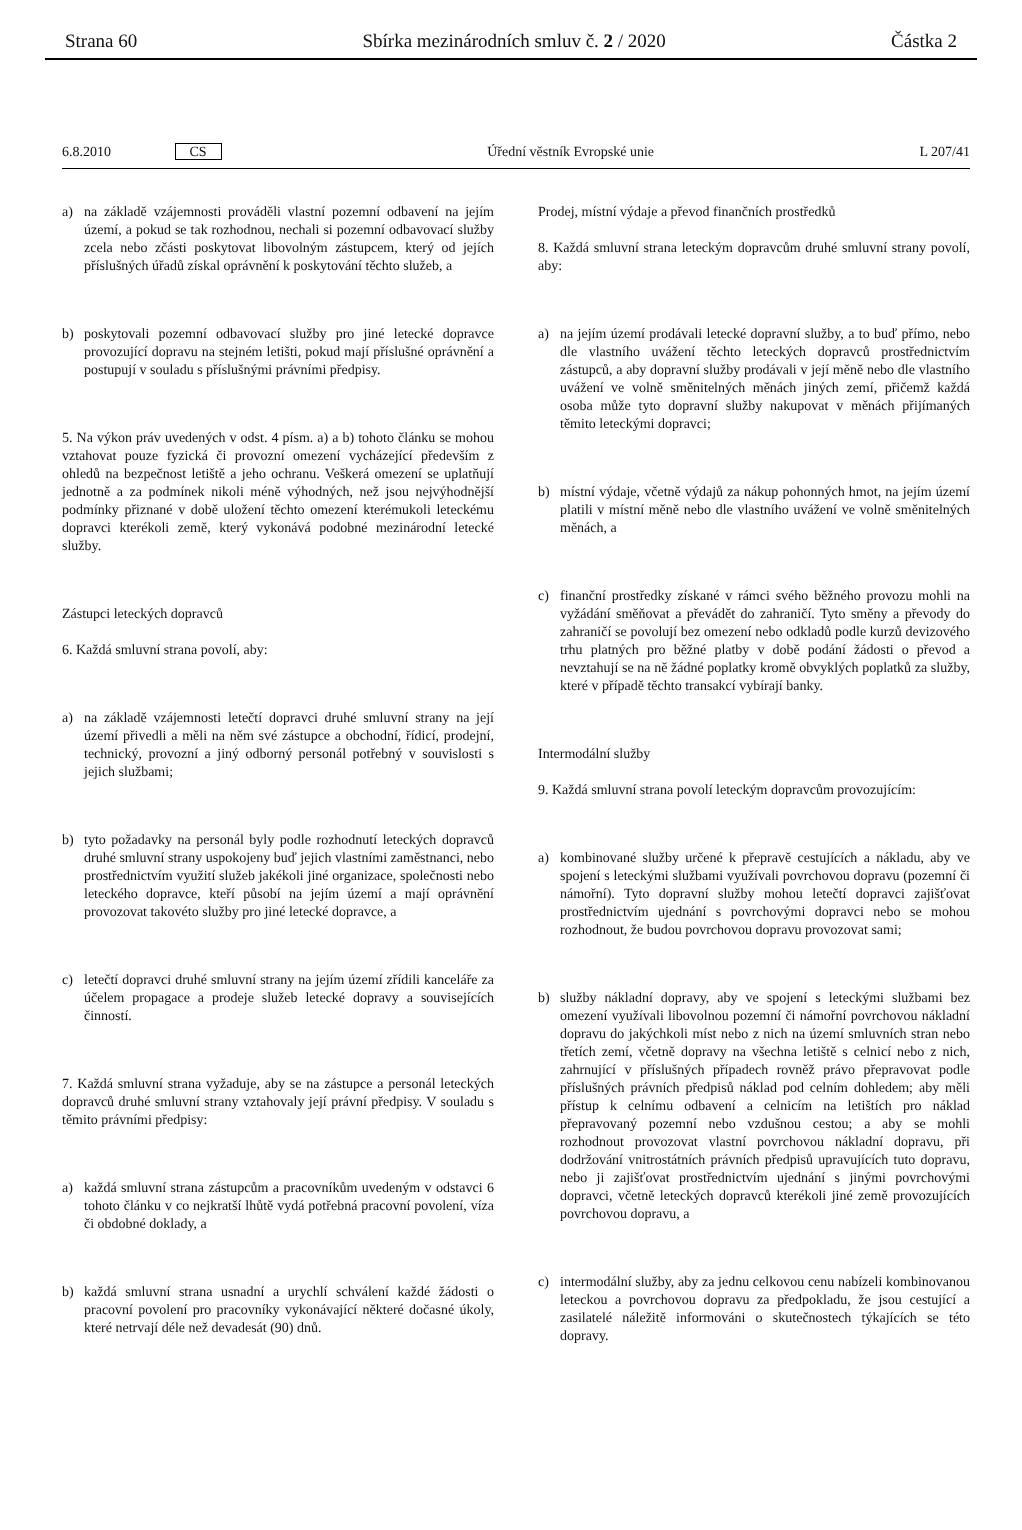Strana 60 Sbírka mezinárodních smluv č. 2 / 2020 Částka 2
6.8.2010 CS Úřední věstník Evropské unie L 207/41
a) na základě vzájemnosti prováděli vlastní pozemní odbavení na jejím území, a pokud se tak rozhodnou, nechali si pozemní odbavovací služby zcela nebo zčásti poskytovat libovolným zástupcem, který od jejích příslušných úřadů získal oprávnění k poskytování těchto služeb, a
b) poskytovali pozemní odbavovací služby pro jiné letecké dopravce provozující dopravu na stejném letišti, pokud mají příslušné oprávnění a postupují v souladu s příslušnými právními předpisy.
5. Na výkon práv uvedených v odst. 4 písm. a) a b) tohoto článku se mohou vztahovat pouze fyzická či provozní omezení vycházející především z ohledů na bezpečnost letiště a jeho ochranu. Veškerá omezení se uplatňují jednotně a za podmínek nikoli méně výhodných, než jsou nejvýhodnější podmínky přiznané v době uložení těchto omezení kterémukoli leteckému dopravci kterékoli země, který vykonává podobné mezinárodní letecké služby.
Zástupci leteckých dopravců
6. Každá smluvní strana povolí, aby:
a) na základě vzájemnosti letečtí dopravci druhé smluvní strany na její území přivedli a měli na něm své zástupce a obchodní, řídicí, prodejní, technický, provozní a jiný odborný personál potřebný v souvislosti s jejich službami;
b) tyto požadavky na personál byly podle rozhodnutí leteckých dopravců druhé smluvní strany uspokojeny buď jejich vlastními zaměstnanci, nebo prostřednictvím využití služeb jakékoli jiné organizace, společnosti nebo leteckého dopravce, kteří působí na jejím území a mají oprávnění provozovat takovéto služby pro jiné letecké dopravce, a
c) letečtí dopravci druhé smluvní strany na jejím území zřídili kanceláře za účelem propagace a prodeje služeb letecké dopravy a souvisejících činností.
7. Každá smluvní strana vyžaduje, aby se na zástupce a personál leteckých dopravců druhé smluvní strany vztahovaly její právní předpisy. V souladu s těmito právními předpisy:
a) každá smluvní strana zástupcům a pracovníkům uvedeným v odstavci 6 tohoto článku v co nejkratší lhůtě vydá potřebná pracovní povolení, víza či obdobné doklady, a
b) každá smluvní strana usnadní a urychlí schválení každé žádosti o pracovní povolení pro pracovníky vykonávající některé dočasné úkoly, které netrvají déle než devadesát (90) dnů.
Prodej, místní výdaje a převod finančních prostředků
8. Každá smluvní strana leteckým dopravcům druhé smluvní strany povolí, aby:
a) na jejím území prodávali letecké dopravní služby, a to buď přímo, nebo dle vlastního uvážení těchto leteckých dopravců prostřednictvím zástupců, a aby dopravní služby prodávali v její měně nebo dle vlastního uvážení ve volně směnitelných měnách jiných zemí, přičemž každá osoba může tyto dopravní služby nakupovat v měnách přijímaných těmito leteckými dopravci;
b) místní výdaje, včetně výdajů za nákup pohonných hmot, na jejím území platili v místní měně nebo dle vlastního uvážení ve volně směnitelných měnách, a
c) finanční prostředky získané v rámci svého běžného provozu mohli na vyžádání směňovat a převádět do zahraničí. Tyto směny a převody do zahraničí se povolují bez omezení nebo odkladů podle kurzů devizového trhu platných pro běžné platby v době podání žádosti o převod a nevztahují se na ně žádné poplatky kromě obvyklých poplatků za služby, které v případě těchto transakcí vybírají banky.
Intermodální služby
9. Každá smluvní strana povolí leteckým dopravcům provozujícím:
a) kombinované služby určené k přepravě cestujících a nákladu, aby ve spojení s leteckými službami využívali povrchovou dopravu (pozemní či námořní). Tyto dopravní služby mohou letečtí dopravci zajišťovat prostřednictvím ujednání s povrchovými dopravci nebo se mohou rozhodnout, že budou povrchovou dopravu provozovat sami;
b) služby nákladní dopravy, aby ve spojení s leteckými službami bez omezení využívali libovolnou pozemní či námořní povrchovou nákladní dopravu do jakýchkoli míst nebo z nich na území smluvních stran nebo třetích zemí, včetně dopravy na všechna letiště s celnicí nebo z nich, zahrnující v příslušných případech rovněž právo přepravovat podle příslušných právních předpisů náklad pod celním dohledem; aby měli přístup k celnímu odbavení a celnicím na letištích pro náklad přepravovaný pozemní nebo vzdušnou cestou; a aby se mohli rozhodnout provozovat vlastní povrchovou nákladní dopravu, při dodržování vnitrostátních právních předpisů upravujících tuto dopravu, nebo ji zajišťovat prostřednictvím ujednání s jinými povrchovými dopravci, včetně leteckých dopravců kterékoli jiné země provozujících povrchovou dopravu, a
c) intermodální služby, aby za jednu celkovou cenu nabízeli kombinovanou leteckou a povrchovou dopravu za předpokladu, že jsou cestující a zasilatelé náležitě informováni o skutečnostech týkajících se této dopravy.